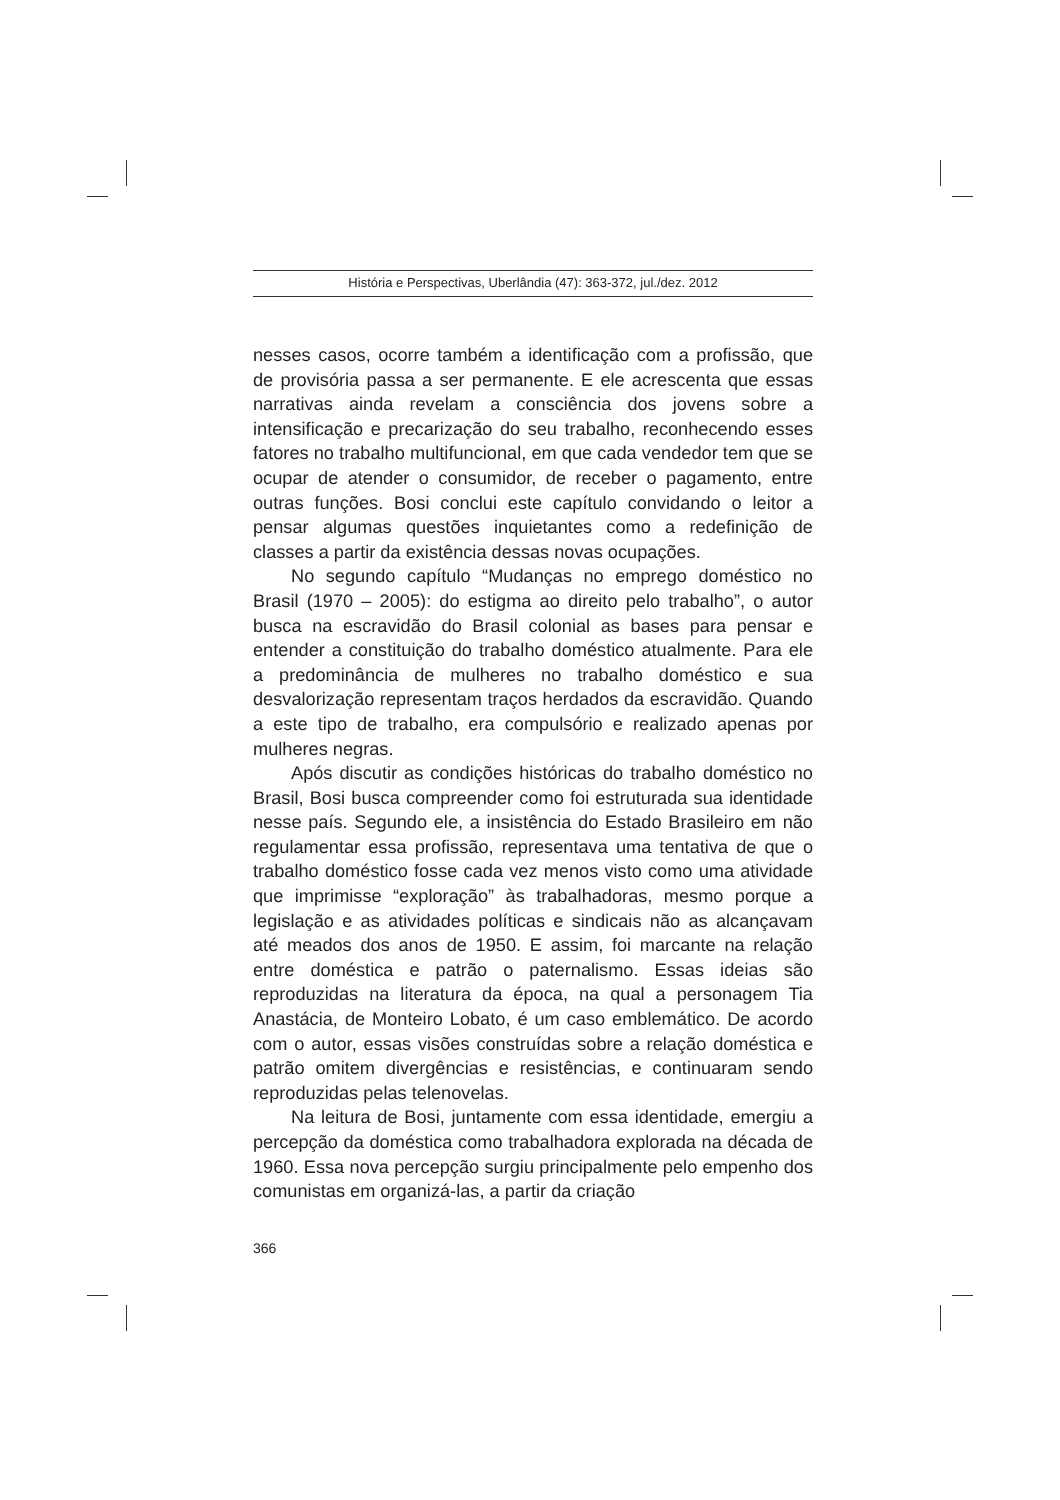História e Perspectivas, Uberlândia (47): 363-372, jul./dez. 2012
nesses casos, ocorre também a identificação com a profissão, que de provisória passa a ser permanente. E ele acrescenta que essas narrativas ainda revelam a consciência dos jovens sobre a intensificação e precarização do seu trabalho, reconhecendo esses fatores no trabalho multifuncional, em que cada vendedor tem que se ocupar de atender o consumidor, de receber o pagamento, entre outras funções. Bosi conclui este capítulo convidando o leitor a pensar algumas questões inquietantes como a redefinição de classes a partir da existência dessas novas ocupações.
No segundo capítulo “Mudanças no emprego doméstico no Brasil (1970 – 2005): do estigma ao direito pelo trabalho”, o autor busca na escravidão do Brasil colonial as bases para pensar e entender a constituição do trabalho doméstico atualmente. Para ele a predominância de mulheres no trabalho doméstico e sua desvalorização representam traços herdados da escravidão. Quando a este tipo de trabalho, era compulsório e realizado apenas por mulheres negras.
Após discutir as condições históricas do trabalho doméstico no Brasil, Bosi busca compreender como foi estruturada sua identidade nesse país. Segundo ele, a insistência do Estado Brasileiro em não regulamentar essa profissão, representava uma tentativa de que o trabalho doméstico fosse cada vez menos visto como uma atividade que imprimisse “exploração” às trabalhadoras, mesmo porque a legislação e as atividades políticas e sindicais não as alcançavam até meados dos anos de 1950. E assim, foi marcante na relação entre doméstica e patrão o paternalismo. Essas ideias são reproduzidas na literatura da época, na qual a personagem Tia Anastácia, de Monteiro Lobato, é um caso emblemático. De acordo com o autor, essas visões construídas sobre a relação doméstica e patrão omitem divergências e resistências, e continuaram sendo reproduzidas pelas telenovelas.
Na leitura de Bosi, juntamente com essa identidade, emergiu a percepção da doméstica como trabalhadora explorada na década de 1960. Essa nova percepção surgiu principalmente pelo empenho dos comunistas em organizá-las, a partir da criação
366